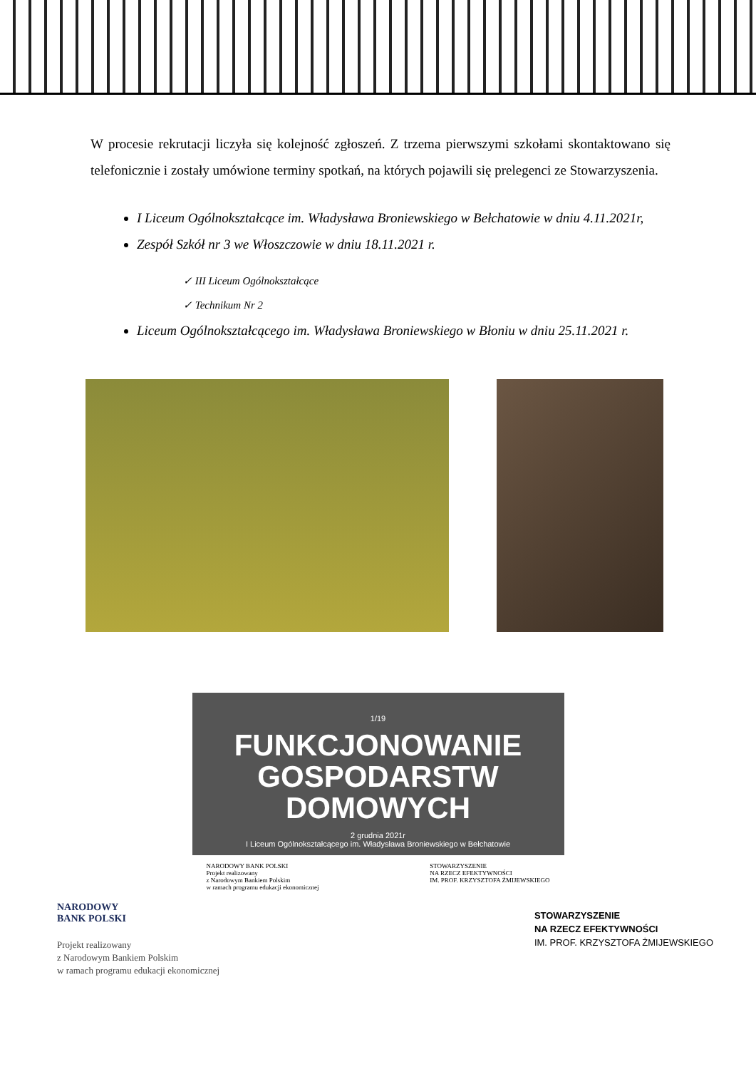W procesie rekrutacji liczyła się kolejność zgłoszeń. Z trzema pierwszymi szkołami skontaktowano się telefonicznie i zostały umówione terminy spotkań, na których pojawili się prelegenci ze Stowarzyszenia.
I Liceum Ogólnokształcące im. Władysława Broniewskiego w Bełchatowie w dniu 4.11.2021r,
Zespół Szkół nr 3 we Włoszczowie w dniu 18.11.2021 r.
✓ III Liceum Ogólnokształcące
✓ Technikum Nr 2
Liceum Ogólnokształcącego im. Władysława Broniewskiego w Błoniu w dniu 25.11.2021 r.
1/19
FUNKCJONOWANIE
GOSPODARSTW DOMOWYCH
2 grudnia 2021r
I Liceum Ogólnokształcącego im. Władysława Broniewskiego w Bełchatowie
NARODOWY BANK POLSKI
Projekt realizowany
z Narodowym Bankiem Polskim
w ramach programu edukacji ekonomicznej
STOWARZYSZENIE
NA RZECZ EFEKTYWNOŚCI
IM. PROF. KRZYSZTOFA ŻMIJEWSKIEGO
NARODOWY
BANK POLSKI
Projekt realizowany
z Narodowym Bankiem Polskim
w ramach programu edukacji ekonomicznej
STOWARZYSZENIE
NA RZECZ EFEKTYWNOŚCI
IM. PROF. KRZYSZTOFA ŻMIJEWSKIEGO